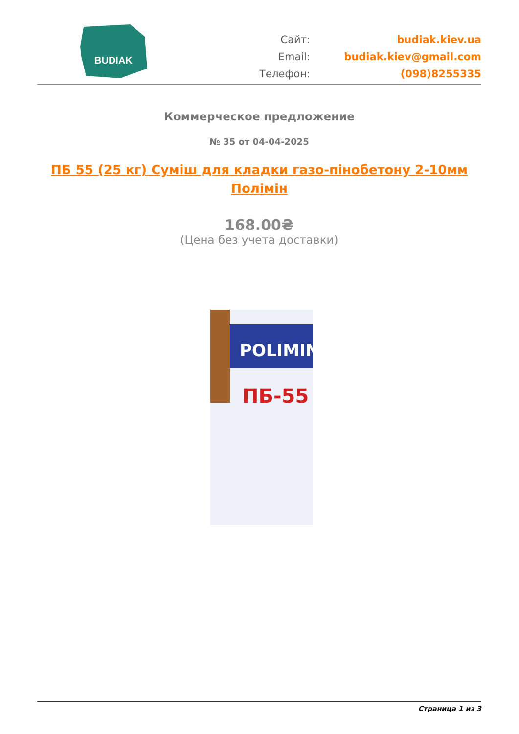BUDIAK
Сайт:
budiak.kiev.ua
Email:
budiak.kiev@gmail.com
Телефон:
(098)8255335
Коммерческое предложение
№ 35 от 04-04-2025
ПБ 55 (25 кг) Суміш для кладки газо-пінобетону 2-10мм Полімін
168.00₴
(Цена без учета доставки)
POLIMIN
ПБ-55
Страница 1 из 3